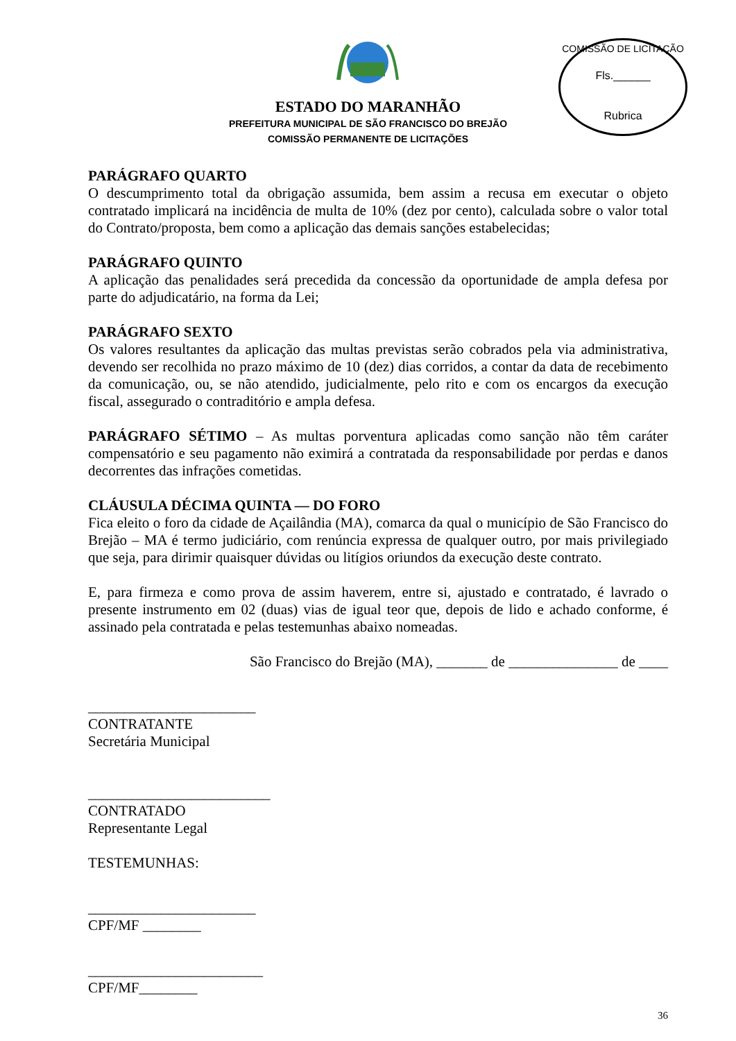COMISSÃO DE LICITAÇÃO
Fls.______
Rubrica
ESTADO DO MARANHÃO
PREFEITURA MUNICIPAL DE SÃO FRANCISCO DO BREJÃO
COMISSÃO PERMANENTE DE LICITAÇÕES
PARÁGRAFO QUARTO
O descumprimento total da obrigação assumida, bem assim a recusa em executar o objeto contratado implicará na incidência de multa de 10% (dez por cento), calculada sobre o valor total do Contrato/proposta, bem como a aplicação das demais sanções estabelecidas;
PARÁGRAFO QUINTO
A aplicação das penalidades será precedida da concessão da oportunidade de ampla defesa por parte do adjudicatário, na forma da Lei;
PARÁGRAFO SEXTO
Os valores resultantes da aplicação das multas previstas serão cobrados pela via administrativa, devendo ser recolhida no prazo máximo de 10 (dez) dias corridos, a contar da data de recebimento da comunicação, ou, se não atendido, judicialmente, pelo rito e com os encargos da execução fiscal, assegurado o contraditório e ampla defesa.
PARÁGRAFO SÉTIMO – As multas porventura aplicadas como sanção não têm caráter compensatório e seu pagamento não eximirá a contratada da responsabilidade por perdas e danos decorrentes das infrações cometidas.
CLÁUSULA DÉCIMA QUINTA — DO FORO
Fica eleito o foro da cidade de Açailândia (MA), comarca da qual o município de São Francisco do Brejão – MA é termo judiciário, com renúncia expressa de qualquer outro, por mais privilegiado que seja, para dirimir quaisquer dúvidas ou litígios oriundos da execução deste contrato.
E, para firmeza e como prova de assim haverem, entre si, ajustado e contratado, é lavrado o presente instrumento em 02 (duas) vias de igual teor que, depois de lido e achado conforme, é assinado pela contratada e pelas testemunhas abaixo nomeadas.
São Francisco do Brejão (MA), _______ de _______________ de ____
_______________________
CONTRATANTE
Secretária Municipal
_________________________
CONTRATADO
Representante Legal
TESTEMUNHAS:
_______________________
CPF/MF ________
________________________
CPF/MF________
36